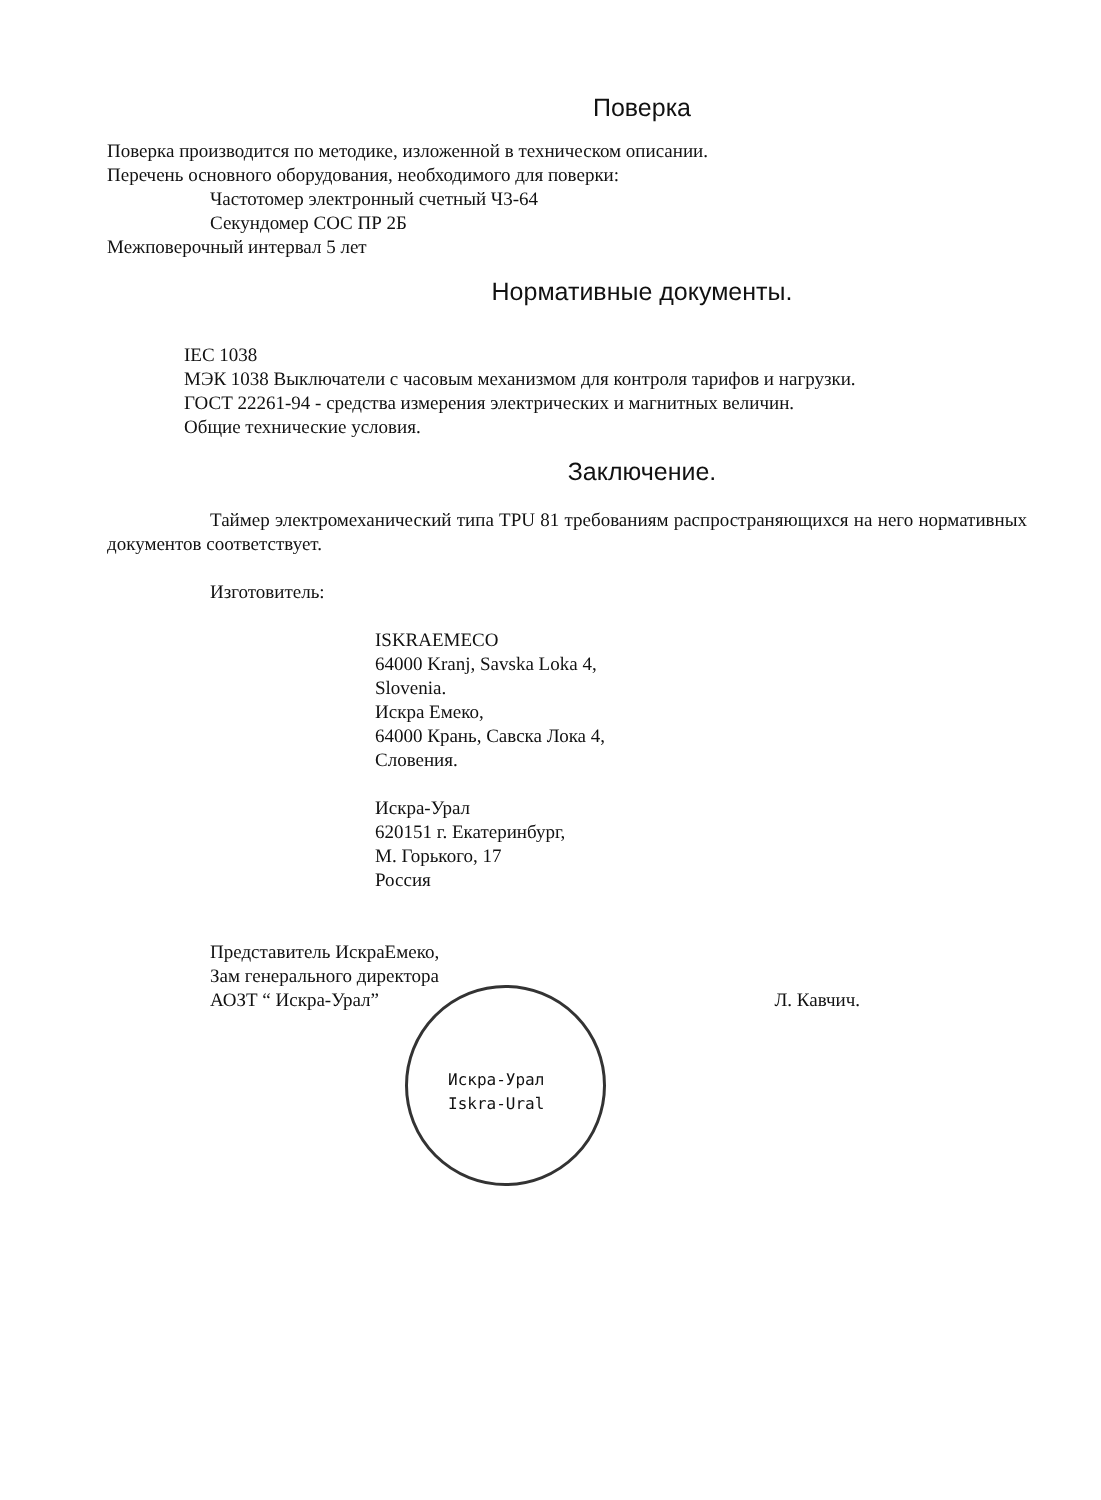Поверка
Поверка производится по методике, изложенной в техническом описании.
Перечень основного оборудования, необходимого для поверки:
Частотомер электронный счетный Ч3-64
Секундомер СОС ПР 2Б
Межповерочный интервал 5 лет
Нормативные документы.
IEC 1038
МЭК 1038 Выключатели с часовым механизмом для контроля тарифов и нагрузки.
ГОСТ 22261-94 - средства измерения электрических и магнитных величин.
Общие технические условия.
Заключение.
Таймер электромеханический типа TPU 81 требованиям распространяющихся на него нормативных документов соответствует.
Изготовитель:
ISKRAEMECO
64000 Kranj, Savska Loka 4,
Slovenia.
Искра Емеко,
64000 Крань, Савска Лока 4,
Словения.
Искра-Урал
620151 г. Екатеринбург,
М. Горького, 17
Россия
Представитель ИскраЕмеко,
Зам генерального директора
АОЗТ “ Искра-Урал”
Л. Кавчич.
Искра-Урал
Iskra-Ural